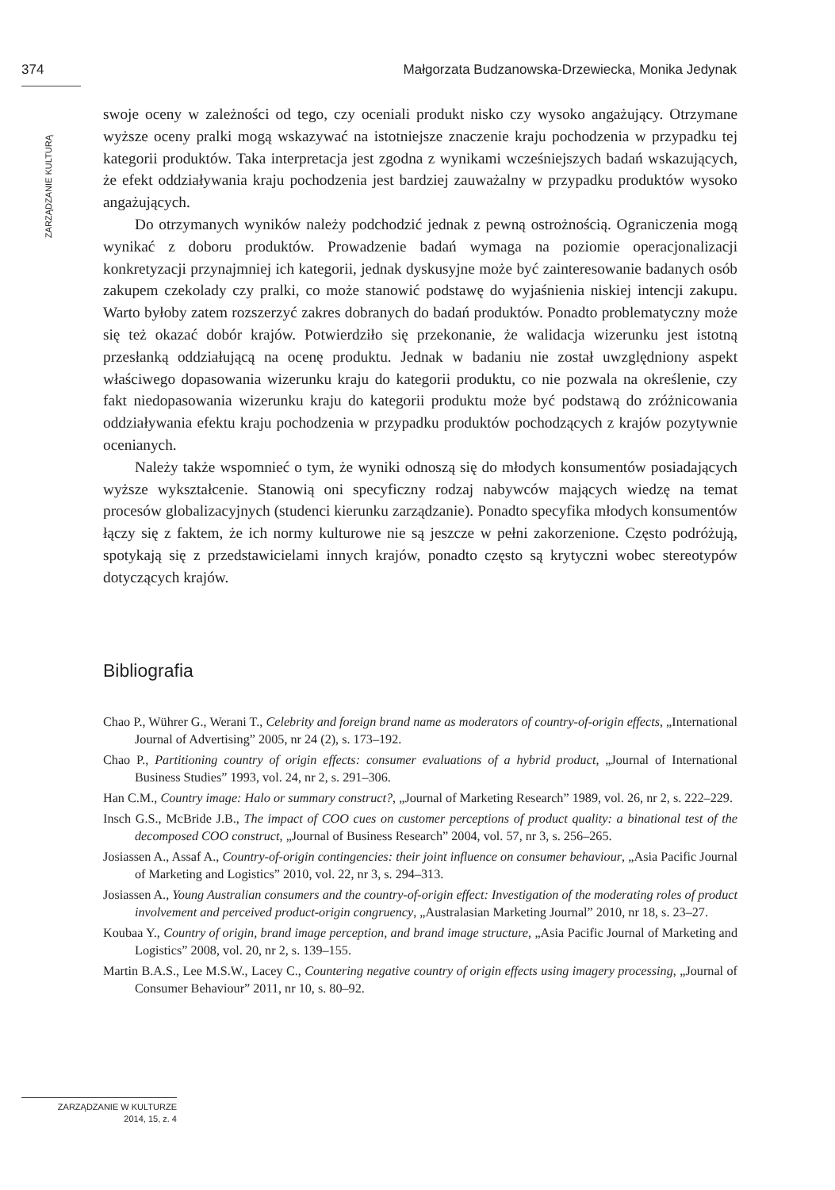374 Małgorzata Budzanowska-Drzewiecka, Monika Jedynak
ZARZĄDZANIE KULTURĄ
swoje oceny w zależności od tego, czy oceniali produkt nisko czy wysoko angażujący. Otrzymane wyższe oceny pralki mogą wskazywać na istotniejsze znaczenie kraju pochodzenia w przypadku tej kategorii produktów. Taka interpretacja jest zgodna z wynikami wcześniejszych badań wskazujących, że efekt oddziaływania kraju pochodzenia jest bardziej zauważalny w przypadku produktów wysoko angażujących.
Do otrzymanych wyników należy podchodzić jednak z pewną ostrożnością. Ograniczenia mogą wynikać z doboru produktów. Prowadzenie badań wymaga na poziomie operacjonalizacji konkretyzacji przynajmniej ich kategorii, jednak dyskusyjne może być zainteresowanie badanych osób zakupem czekolady czy pralki, co może stanowić podstawę do wyjaśnienia niskiej intencji zakupu. Warto byłoby zatem rozszerzyć zakres dobranych do badań produktów. Ponadto problematyczny może się też okazać dobór krajów. Potwierdziło się przekonanie, że walidacja wizerunku jest istotną przesłanką oddziałującą na ocenę produktu. Jednak w badaniu nie został uwzględniony aspekt właściwego dopasowania wizerunku kraju do kategorii produktu, co nie pozwala na określenie, czy fakt niedopasowania wizerunku kraju do kategorii produktu może być podstawą do zróżnicowania oddziaływania efektu kraju pochodzenia w przypadku produktów pochodzących z krajów pozytywnie ocenianych.
Należy także wspomnieć o tym, że wyniki odnoszą się do młodych konsumentów posiadających wyższe wykształcenie. Stanowią oni specyficzny rodzaj nabywców mających wiedzę na temat procesów globalizacyjnych (studenci kierunku zarządzanie). Ponadto specyfika młodych konsumentów łączy się z faktem, że ich normy kulturowe nie są jeszcze w pełni zakorzenione. Często podróżują, spotykają się z przedstawicielami innych krajów, ponadto często są krytyczni wobec stereotypów dotyczących krajów.
Bibliografia
Chao P., Wührer G., Werani T., Celebrity and foreign brand name as moderators of country-of-origin effects, „International Journal of Advertising” 2005, nr 24 (2), s. 173–192.
Chao P., Partitioning country of origin effects: consumer evaluations of a hybrid product, „Journal of International Business Studies” 1993, vol. 24, nr 2, s. 291–306.
Han C.M., Country image: Halo or summary construct?, „Journal of Marketing Research” 1989, vol. 26, nr 2, s. 222–229.
Insch G.S., McBride J.B., The impact of COO cues on customer perceptions of product quality: a binational test of the decomposed COO construct, „Journal of Business Research” 2004, vol. 57, nr 3, s. 256–265.
Josiassen A., Assaf A., Country-of-origin contingencies: their joint influence on consumer behaviour, „Asia Pacific Journal of Marketing and Logistics” 2010, vol. 22, nr 3, s. 294–313.
Josiassen A., Young Australian consumers and the country-of-origin effect: Investigation of the moderating roles of product involvement and perceived product-origin congruency, „Australasian Marketing Journal” 2010, nr 18, s. 23–27.
Koubaa Y., Country of origin, brand image perception, and brand image structure, „Asia Pacific Journal of Marketing and Logistics” 2008, vol. 20, nr 2, s. 139–155.
Martin B.A.S., Lee M.S.W., Lacey C., Countering negative country of origin effects using imagery processing, „Journal of Consumer Behaviour” 2011, nr 10, s. 80–92.
ZARZĄDZANIE W KULTURZE
2014, 15, z. 4